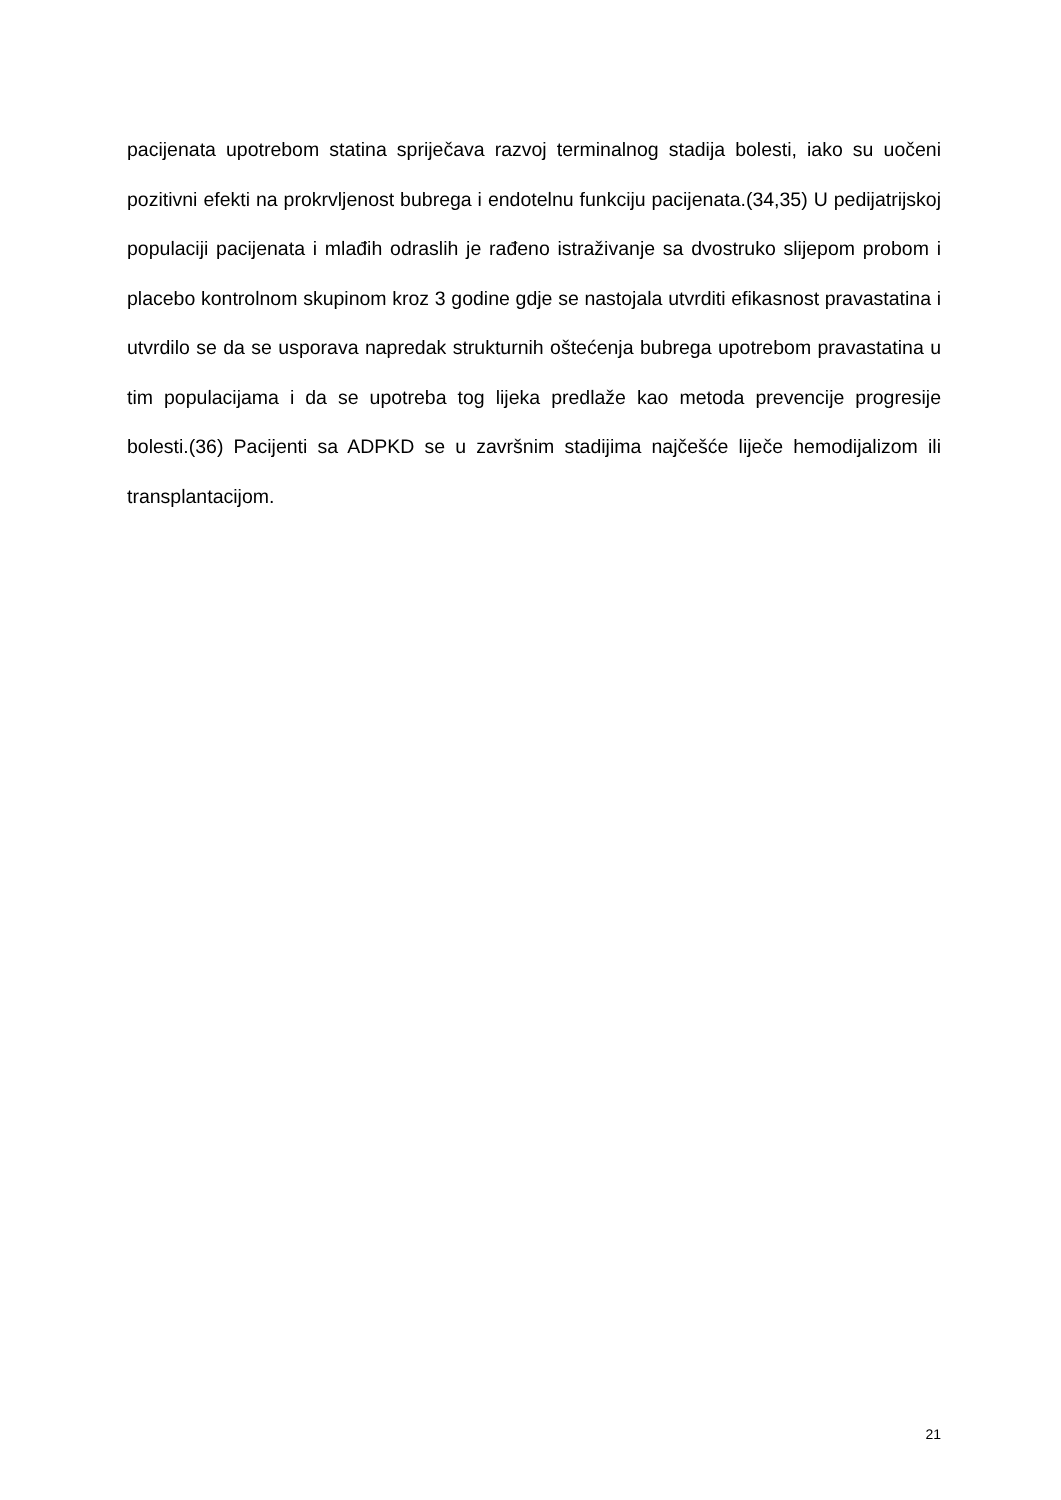pacijenata upotrebom statina spriječava razvoj terminalnog stadija bolesti, iako su uočeni pozitivni efekti na prokrvljenost bubrega i endotelnu funkciju pacijenata.(34,35) U pedijatrijskoj populaciji pacijenata i mlađih odraslih je rađeno istraživanje sa dvostruko slijepom probom i placebo kontrolnom skupinom kroz 3 godine gdje se nastojala utvrditi efikasnost pravastatina i utvrdilo se da se usporava napredak strukturnih oštećenja bubrega upotrebom pravastatina u tim populacijama i da se upotreba tog lijeka predlaže kao metoda prevencije progresije bolesti.(36) Pacijenti sa ADPKD se u završnim stadijima najčešće liječe hemodijalizom ili transplantacijom.
21